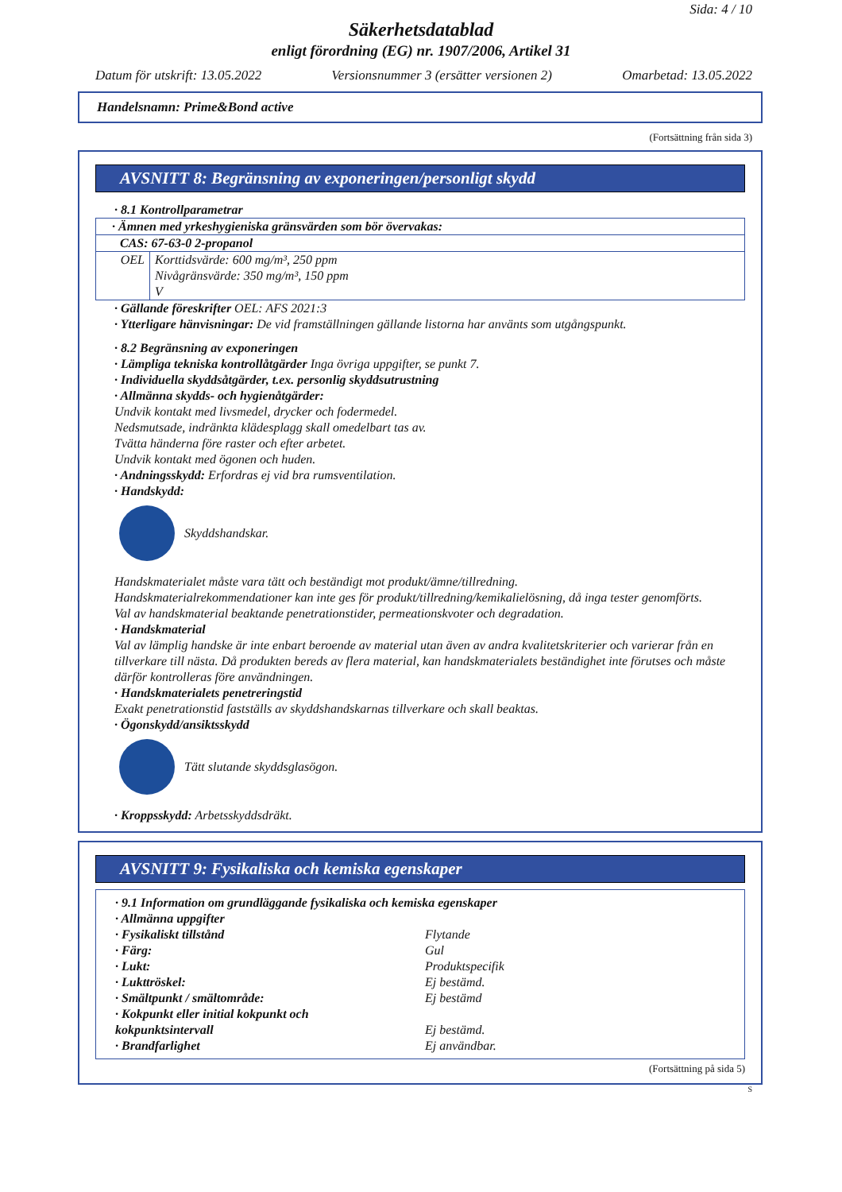Sida: 4 / 10
Säkerhetsdatablad
enligt förordning (EG) nr. 1907/2006, Artikel 31
Datum för utskrift: 13.05.2022 Versionsnummer 3 (ersätter versionen 2) Omarbetad: 13.05.2022
Handelsnamn: Prime&Bond active
(Fortsättning från sida 3)
AVSNITT 8: Begränsning av exponeringen/personligt skydd
· 8.1 Kontrollparametrar
| · Ämnen med yrkeshygieniska gränsvärden som bör övervakas: | |
| CAS: 67-63-0 2-propanol | |
| OEL | Korttidsvärde: 600 mg/m³, 250 ppm Nivågränsvärde: 350 mg/m³, 150 ppm V |
· Gällande föreskrifter OEL: AFS 2021:3
· Ytterligare hänvisningar: De vid framställningen gällande listorna har använts som utgångspunkt.
· 8.2 Begränsning av exponeringen
· Lämpliga tekniska kontrollåtgärder Inga övriga uppgifter, se punkt 7.
· Individuella skyddsåtgärder, t.ex. personlig skyddsutrustning
· Allmänna skydds- och hygienåtgärder:
Undvik kontakt med livsmedel, drycker och fodermedel.
Nedsmutsade, indränkta klädesplagg skall omedelbart tas av.
Tvätta händerna före raster och efter arbetet.
Undvik kontakt med ögonen och huden.
· Andningsskydd: Erfordras ej vid bra rumsventilation.
· Handskydd:
Skyddshandskar.
Handskmaterialet måste vara tätt och beständigt mot produkt/ämne/tillredning.
Handskmaterialrekommendationer kan inte ges för produkt/tillredning/kemikalielösning, då inga tester genomförts.
Val av handskmaterial beaktande penetrationstider, permeationskvoter och degradation.
· Handskmaterial
Val av lämplig handske är inte enbart beroende av material utan även av andra kvalitetskriterier och varierar från en tillverkare till nästa. Då produkten bereds av flera material, kan handskmaterialets beständighet inte förutses och måste därför kontrolleras före användningen.
· Handskmaterialets penetreringstid
Exakt penetrationstid fastställs av skyddshandskarnas tillverkare och skall beaktas.
· Ögonskydd/ansiktsskydd
Tätt slutande skyddsglasögon.
· Kroppsskydd: Arbetsskyddsdräkt.
AVSNITT 9: Fysikaliska och kemiska egenskaper
· 9.1 Information om grundläggande fysikaliska och kemiska egenskaper
· Allmänna uppgifter
· Fysikaliskt tillstånd Flytande
· Färg: Gul
· Lukt: Produktspecifik
· Lukttröskel: Ej bestämd.
· Smältpunkt / smältområde: Ej bestämd
· Kokpunkt eller initial kokpunkt och
kokpunktsintervall
Ej bestämd.
· Brandfarlighet Ej användbar.
(Fortsättning på sida 5)
S